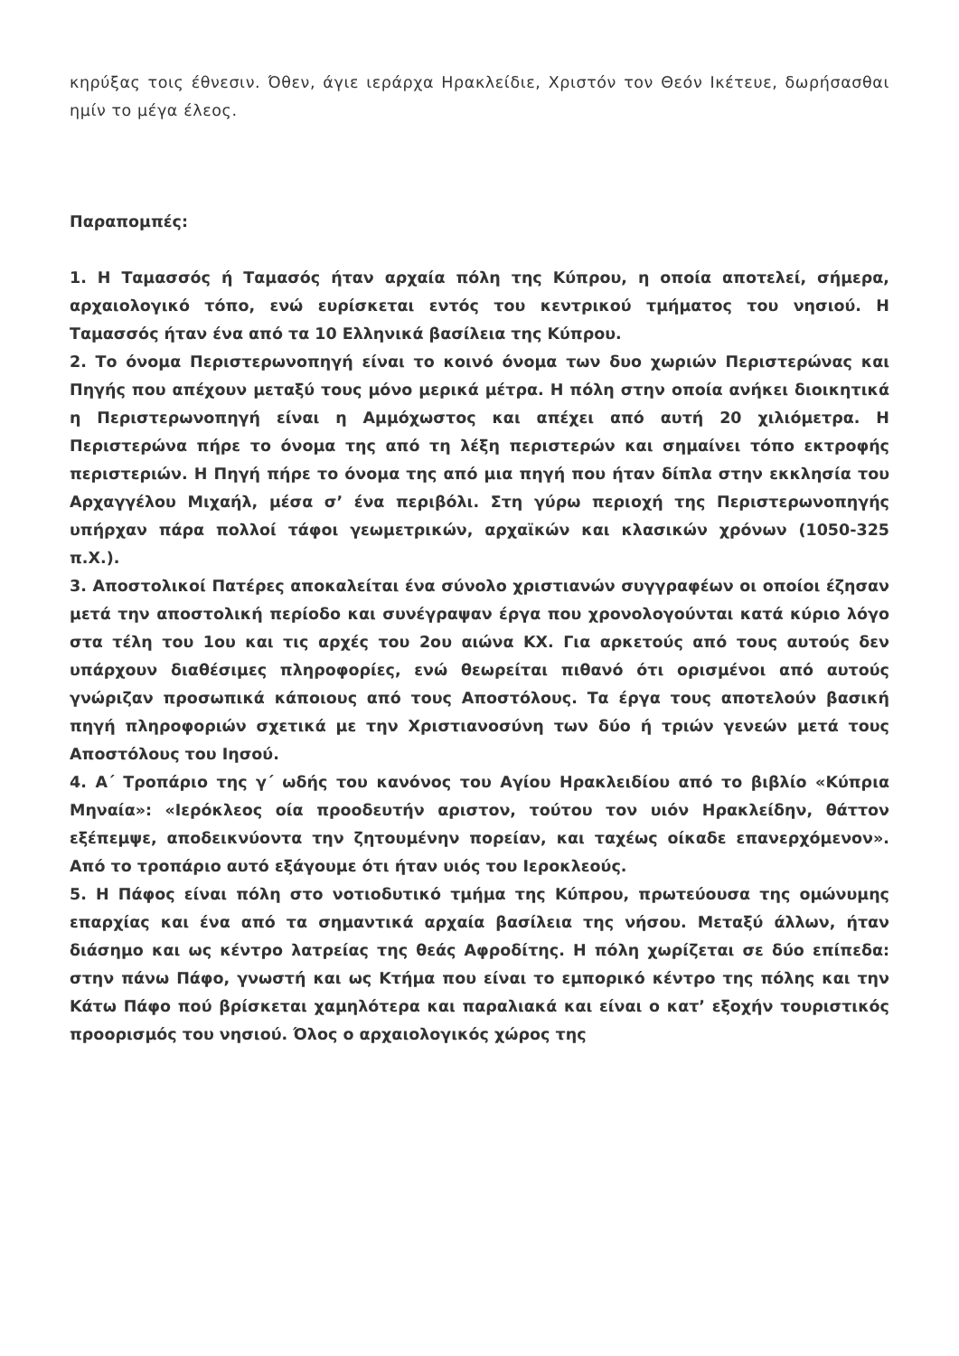κηρύξας τοις έθνεσιν. Όθεν, άγιε ιεράρχα Ηρακλείδιε, Χριστόν τον Θεόν Ικέτευε, δωρήσασθαι ημίν το μέγα έλεος.
Παραπομπές:
1. Η Ταμασσός ή Ταμασός ήταν αρχαία πόλη της Κύπρου, η οποία αποτελεί, σήμερα, αρχαιολογικό τόπο, ενώ ευρίσκεται εντός του κεντρικού τμήματος του νησιού. Η Ταμασσός ήταν ένα από τα 10 Ελληνικά βασίλεια της Κύπρου.
2. Το όνομα Περιστερωνοπηγή είναι το κοινό όνομα των δυο χωριών Περιστερώνας και Πηγής που απέχουν μεταξύ τους μόνο μερικά μέτρα. Η πόλη στην οποία ανήκει διοικητικά η Περιστερωνοπηγή είναι η Αμμόχωστος και απέχει από αυτή 20 χιλιόμετρα. Η Περιστερώνα πήρε το όνομα της από τη λέξη περιστερών και σημαίνει τόπο εκτροφής περιστεριών. Η Πηγή πήρε το όνομα της από μια πηγή που ήταν δίπλα στην εκκλησία του Αρχαγγέλου Μιχαήλ, μέσα σ’ ένα περιβόλι. Στη γύρω περιοχή της Περιστερωνοπηγής υπήρχαν πάρα πολλοί τάφοι γεωμετρικών, αρχαϊκών και κλασικών χρόνων (1050-325 π.Χ.).
3. Αποστολικοί Πατέρες αποκαλείται ένα σύνολο χριστιανών συγγραφέων οι οποίοι έζησαν μετά την αποστολική περίοδο και συνέγραψαν έργα που χρονολογούνται κατά κύριο λόγο στα τέλη του 1ου και τις αρχές του 2ου αιώνα ΚΧ. Για αρκετούς από τους αυτούς δεν υπάρχουν διαθέσιμες πληροφορίες, ενώ θεωρείται πιθανό ότι ορισμένοι από αυτούς γνώριζαν προσωπικά κάποιους από τους Αποστόλους. Τα έργα τους αποτελούν βασική πηγή πληροφοριών σχετικά με την Χριστιανοσύνη των δύο ή τριών γενεών μετά τους Αποστόλους του Ιησού.
4. Α΄ Τροπάριο της γ΄ ωδής του κανόνος του Αγίου Ηρακλειδίου από το βιβλίο «Κύπρια Μηναία»: «Ιερόκλεος οία προοδευτήν αριστον, τούτου τον υιόν Ηρακλείδην, θάττον εξέπεμψε, αποδεικνύοντα την ζητουμένην πορείαν, και ταχέως οίκαδε επανερχόμενον». Από το τροπάριο αυτό εξάγουμε ότι ήταν υιός του Ιεροκλεούς.
5. Η Πάφος είναι πόλη στο νοτιοδυτικό τμήμα της Κύπρου, πρωτεύουσα της ομώνυμης επαρχίας και ένα από τα σημαντικά αρχαία βασίλεια της νήσου. Μεταξύ άλλων, ήταν διάσημο και ως κέντρο λατρείας της θεάς Αφροδίτης. Η πόλη χωρίζεται σε δύο επίπεδα: στην πάνω Πάφο, γνωστή και ως Κτήμα που είναι το εμπορικό κέντρο της πόλης και την Κάτω Πάφο πού βρίσκεται χαμηλότερα και παραλιακά και είναι ο κατ’ εξοχήν τουριστικός προορισμός του νησιού. Όλος ο αρχαιολογικός χώρος της